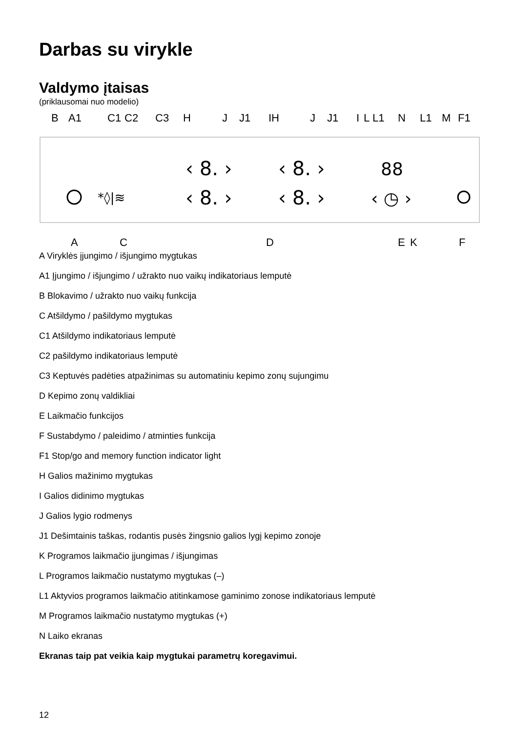Darbas su virykle
Valdymo įtaisas
(priklausomai nuo modelio)
B A1 C1 C2 C3 H J J1 IH J J1 I L L1 N L1 M F1
*◊|≋
‹ 8. ›
‹ 8. ›
‹ 8. ›
‹ 8. ›
88
‹ ◷ ›
A C D E K F
A Viryklės įjungimo / išjungimo mygtukas
A1 Įjungimo / išjungimo / užrakto nuo vaikų indikatoriaus lemputė
B Blokavimo / užrakto nuo vaikų funkcija
C Atšildymo / pašildymo mygtukas
C1 Atšildymo indikatoriaus lemputė
C2 pašildymo indikatoriaus lemputė
C3 Keptuvės padėties atpažinimas su automatiniu kepimo zonų sujungimu
D Kepimo zonų valdikliai
E Laikmačio funkcijos
F Sustabdymo / paleidimo / atminties funkcija
F1 Stop/go and memory function indicator light
H Galios mažinimo mygtukas
I Galios didinimo mygtukas
J Galios lygio rodmenys
J1 Dešimtainis taškas, rodantis pusės žingsnio galios lygį kepimo zonoje
K Programos laikmačio įjungimas / išjungimas
L Programos laikmačio nustatymo mygtukas (–)
L1 Aktyvios programos laikmačio atitinkamose gaminimo zonose indikatoriaus lemputė
M Programos laikmačio nustatymo mygtukas (+)
N Laiko ekranas
Ekranas taip pat veikia kaip mygtukai parametrų koregavimui.
12